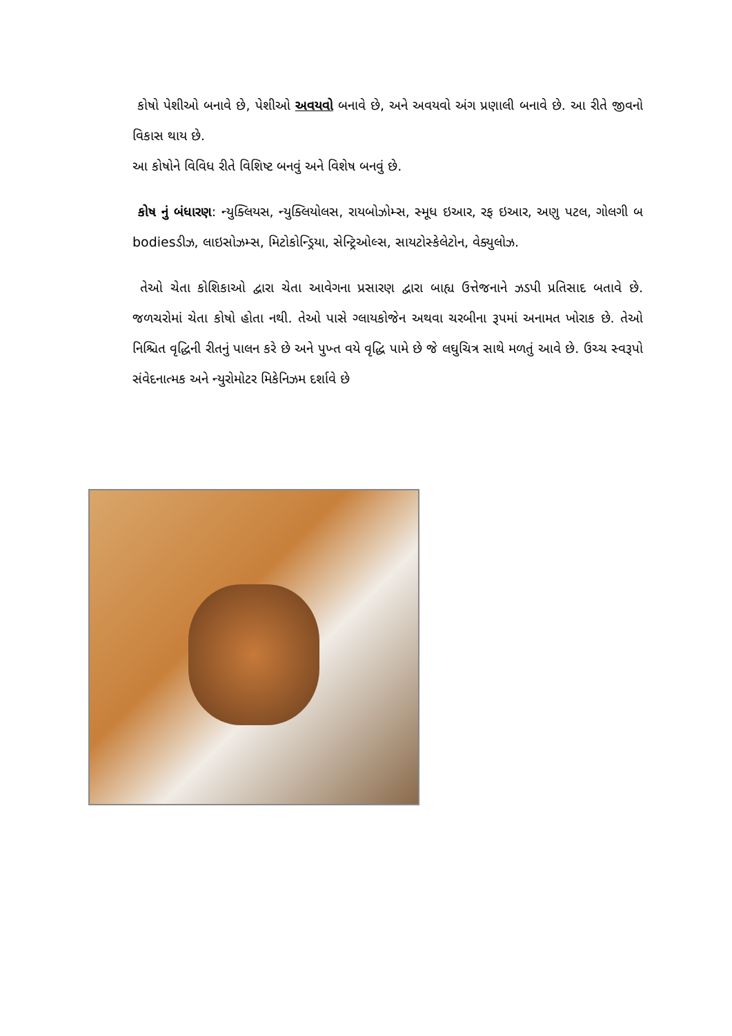કોષો પેશીઓ બનાવે છે, પેશીઓ અવયવો બનાવે છે, અને અવયવો અંગ પ્રણાલી બનાવે છે. આ રીતે જીવનો વિકાસ થાય છે.
આ કોષોને વિવિધ રીતે વિશિષ્ટ બનવું અને વિશેષ બનવું છે.
કોષ નું બંધારણ: ન્યુક્લિયસ, ન્યુક્લિયોલસ, રાયબોઝોમ્સ, સ્મૂધ ઇઆર, રફ ઇઆર, અણુ પટલ, ગોલગી બ bodiesડીઝ, લાઇસોઝમ્સ, મિટોકોન્ડ્રિયા, સેન્ટ્રિઓલ્સ, સાયટોસ્કેલેટોન, વેક્યુલોઝ.
તેઓ ચેતા કોશિકાઓ દ્વારા ચેતા આવેગના પ્રસારણ દ્વારા બાહ્ય ઉત્તેજનાને ઝડપી પ્રતિસાદ બતાવે છે. જળચરોમાં ચેતા કોષો હોતા નથી. તેઓ પાસે ગ્લાયકોજેન અથવા ચરબીના રૂપમાં અનામત ખોરાક છે. તેઓ નિશ્ચિત વૃદ્ધિની રીતનું પાલન કરે છે અને પુખ્ત વયે વૃદ્ધિ પામે છે જે લઘુચિત્ર સાથે મળતું આવે છે. ઉચ્ચ સ્વરૂપો સંવેદનાત્મક અને ન્યુરોમોટર મિકેનિઝમ દર્શાવે છે